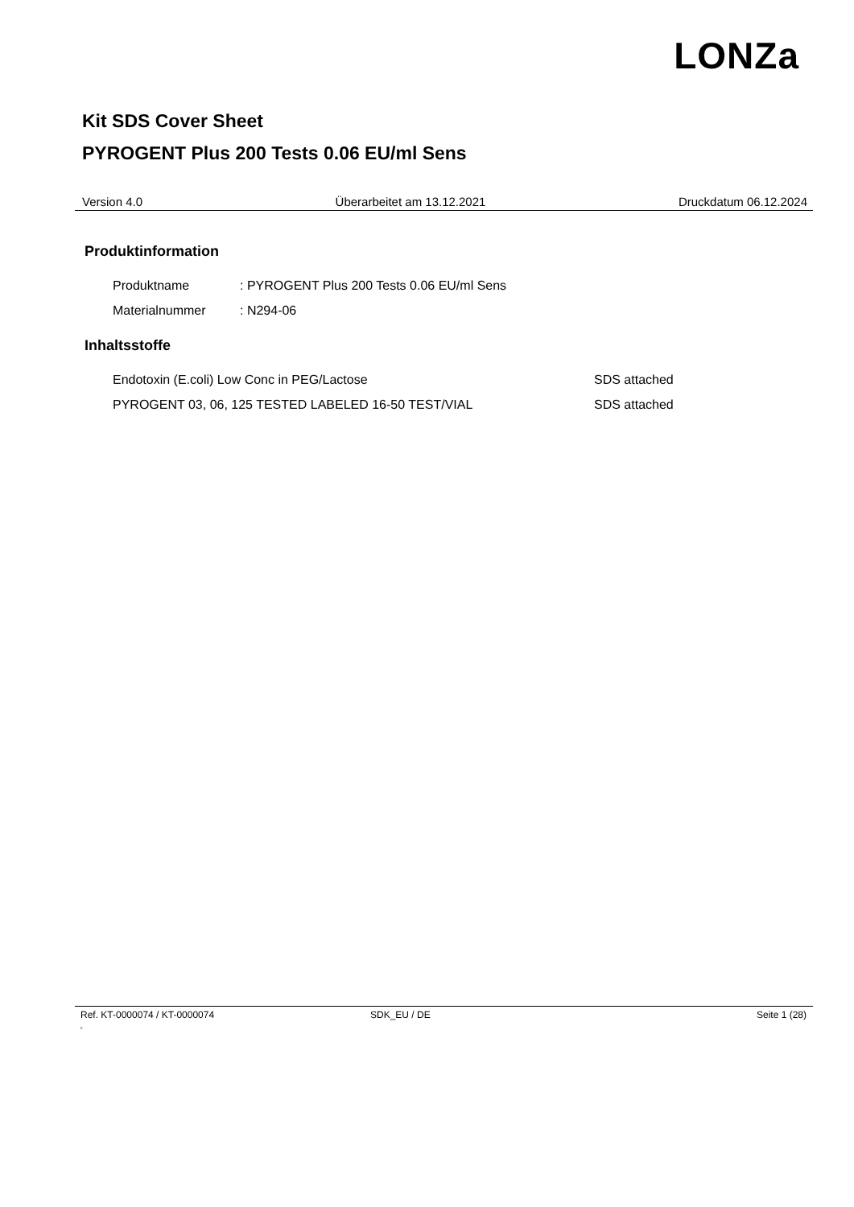LONZa
Kit SDS Cover Sheet
PYROGENT Plus 200 Tests 0.06 EU/ml Sens
Version 4.0 Überarbeitet am 13.12.2021 Druckdatum 06.12.2024
Produktinformation
Produktname: PYROGENT Plus 200 Tests 0.06 EU/ml Sens
Materialnummer: N294-06
Inhaltsstoffe
Endotoxin (E.coli) Low Conc in PEG/Lactose SDS attached
PYROGENT 03, 06, 125 TESTED LABELED 16-50 TEST/VIAL SDS attached
Ref. KT-0000074 / KT-0000074
c SDK_EU / DE Seite 1 (28)